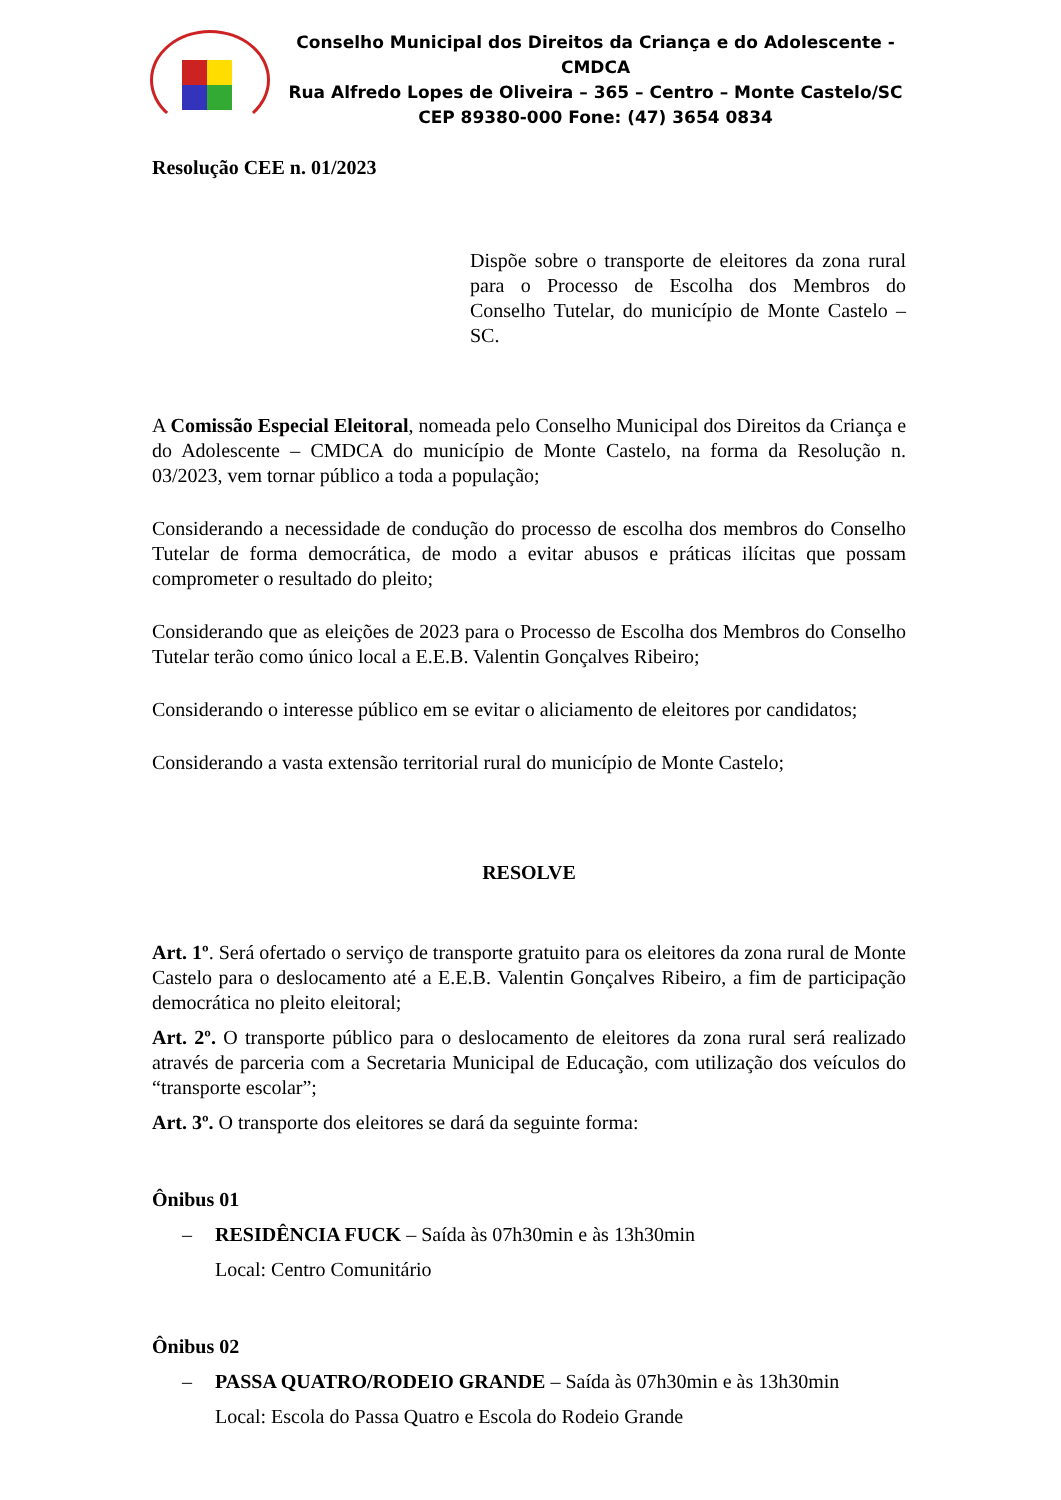Conselho Municipal dos Direitos da Criança e do Adolescente - CMDCA
Rua Alfredo Lopes de Oliveira – 365 – Centro – Monte Castelo/SC
CEP 89380-000 Fone: (47) 3654 0834
Resolução CEE n. 01/2023
Dispõe sobre o transporte de eleitores da zona rural para o Processo de Escolha dos Membros do Conselho Tutelar, do município de Monte Castelo – SC.
A Comissão Especial Eleitoral, nomeada pelo Conselho Municipal dos Direitos da Criança e do Adolescente – CMDCA do município de Monte Castelo, na forma da Resolução n. 03/2023, vem tornar público a toda a população;
Considerando a necessidade de condução do processo de escolha dos membros do Conselho Tutelar de forma democrática, de modo a evitar abusos e práticas ilícitas que possam comprometer o resultado do pleito;
Considerando que as eleições de 2023 para o Processo de Escolha dos Membros do Conselho Tutelar terão como único local a E.E.B. Valentin Gonçalves Ribeiro;
Considerando o interesse público em se evitar o aliciamento de eleitores por candidatos;
Considerando a vasta extensão territorial rural do município de Monte Castelo;
RESOLVE
Art. 1º. Será ofertado o serviço de transporte gratuito para os eleitores da zona rural de Monte Castelo para o deslocamento até a E.E.B. Valentin Gonçalves Ribeiro, a fim de participação democrática no pleito eleitoral;
Art. 2º. O transporte público para o deslocamento de eleitores da zona rural será realizado através de parceria com a Secretaria Municipal de Educação, com utilização dos veículos do “transporte escolar”;
Art. 3º. O transporte dos eleitores se dará da seguinte forma:
Ônibus 01
– RESIDÊNCIA FUCK – Saída às 07h30min e às 13h30min
Local: Centro Comunitário
Ônibus 02
– PASSA QUATRO/RODEIO GRANDE – Saída às 07h30min e às 13h30min
Local: Escola do Passa Quatro e Escola do Rodeio Grande